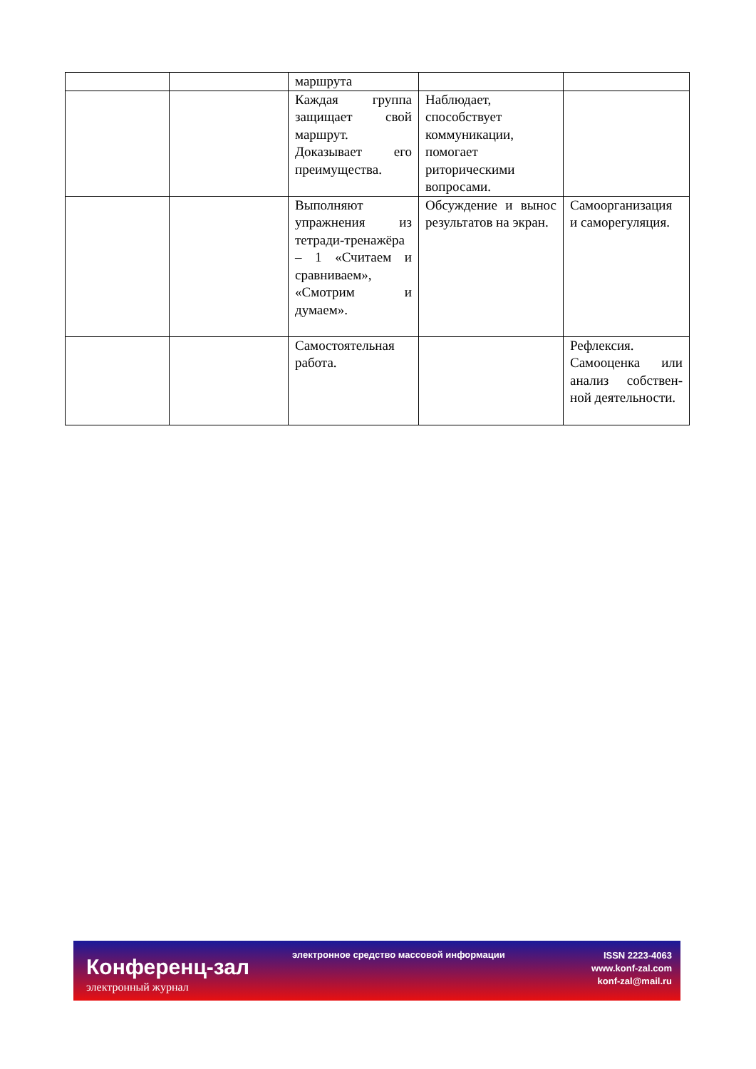| | | маршрута | | |
| | | Каждая группа защищает свой маршрут. Доказывает его преимущества. | Наблюдает, способствует коммуникации, помогает риторическими вопросами. | |
| | | Выполняют упражнения из тетради-тренажёра – 1 «Считаем и сравниваем», «Смотрим и думаем». | Обсуждение и вынос результатов на экран. | Самоорганизация и саморегуляция. |
| | | Самостоятельная работа. | | Рефлексия. Самооценка или анализ собствен-ной деятельности. |
Конференц-зал
электронный журнал
электронное средство массовой информации
ISSN 2223-4063
www.konf-zal.com
konf-zal@mail.ru